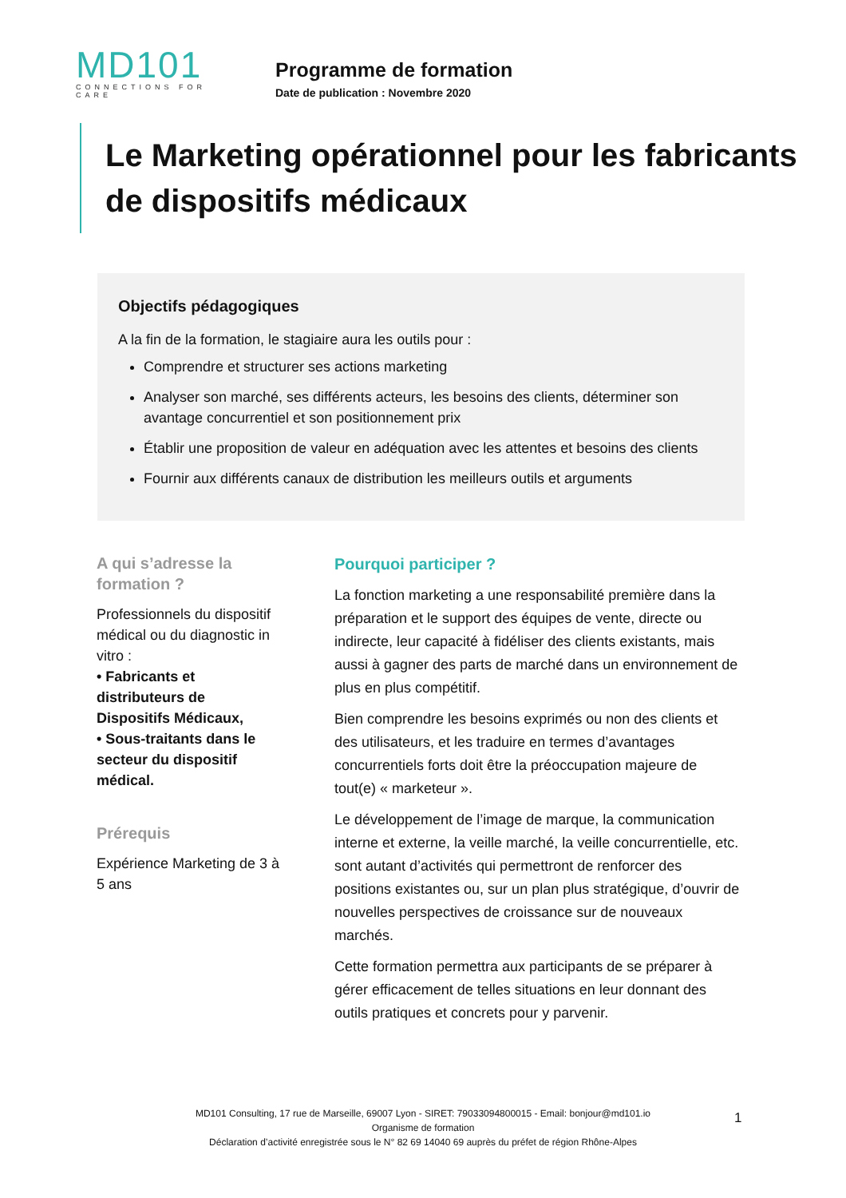MD101
CONNECTIONS FOR CARE
Programme de formation
Date de publication : Novembre 2020
Le Marketing opérationnel pour les fabricants de dispositifs médicaux
Objectifs pédagogiques
A la fin de la formation, le stagiaire aura les outils pour :
Comprendre et structurer ses actions marketing
Analyser son marché, ses différents acteurs, les besoins des clients, déterminer son avantage concurrentiel et son positionnement prix
Établir une proposition de valeur en adéquation avec les attentes et besoins des clients
Fournir aux différents canaux de distribution les meilleurs outils et arguments
A qui s’adresse la formation ?
Professionnels du dispositif médical ou du diagnostic in vitro :
• Fabricants et distributeurs de Dispositifs Médicaux,
• Sous-traitants dans le secteur du dispositif médical.
Prérequis
Expérience Marketing de 3 à 5 ans
Pourquoi participer ?
La fonction marketing a une responsabilité première dans la préparation et le support des équipes de vente, directe ou indirecte, leur capacité à fidéliser des clients existants, mais aussi à gagner des parts de marché dans un environnement de plus en plus compétitif.
Bien comprendre les besoins exprimés ou non des clients et des utilisateurs, et les traduire en termes d’avantages concurrentiels forts doit être la préoccupation majeure de tout(e) « marketeur ».
Le développement de l’image de marque, la communication interne et externe, la veille marché, la veille concurrentielle, etc. sont autant d’activités qui permettront de renforcer des positions existantes ou, sur un plan plus stratégique, d’ouvrir de nouvelles perspectives de croissance sur de nouveaux marchés.
Cette formation permettra aux participants de se préparer à gérer efficacement de telles situations en leur donnant des outils pratiques et concrets pour y parvenir.
MD101 Consulting, 17 rue de Marseille, 69007 Lyon - SIRET: 79033094800015 - Email: bonjour@md101.io
Organisme de formation
Déclaration d’activité enregistrée sous le N° 82 69 14040 69 auprès du préfet de région Rhône-Alpes
1